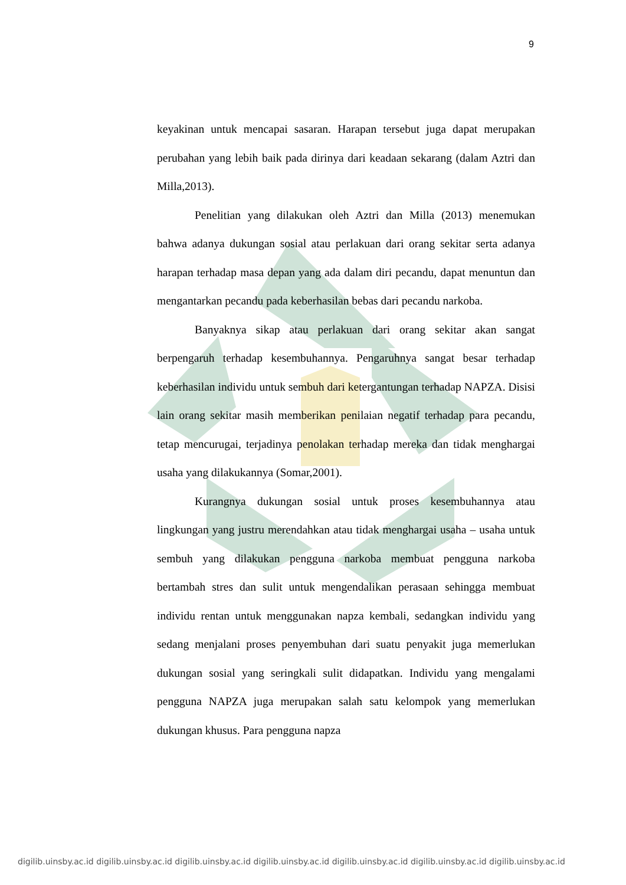9
keyakinan untuk mencapai sasaran. Harapan tersebut juga dapat merupakan perubahan yang lebih baik pada dirinya dari keadaan sekarang (dalam Aztri dan Milla,2013).
Penelitian yang dilakukan oleh Aztri dan Milla (2013) menemukan bahwa adanya dukungan sosial atau perlakuan dari orang sekitar serta adanya harapan terhadap masa depan yang ada dalam diri pecandu, dapat menuntun dan mengantarkan pecandu pada keberhasilan bebas dari pecandu narkoba.
Banyaknya sikap atau perlakuan dari orang sekitar akan sangat berpengaruh terhadap kesembuhannya. Pengaruhnya sangat besar terhadap keberhasilan individu untuk sembuh dari ketergantungan terhadap NAPZA. Disisi lain orang sekitar masih memberikan penilaian negatif terhadap para pecandu, tetap mencurugai, terjadinya penolakan terhadap mereka dan tidak menghargai usaha yang dilakukannya (Somar,2001).
Kurangnya dukungan sosial untuk proses kesembuhannya atau lingkungan yang justru merendahkan atau tidak menghargai usaha – usaha untuk sembuh yang dilakukan pengguna narkoba membuat pengguna narkoba bertambah stres dan sulit untuk mengendalikan perasaan sehingga membuat individu rentan untuk menggunakan napza kembali, sedangkan individu yang sedang menjalani proses penyembuhan dari suatu penyakit juga memerlukan dukungan sosial yang seringkali sulit didapatkan. Individu yang mengalami pengguna NAPZA juga merupakan salah satu kelompok yang memerlukan dukungan khusus. Para pengguna napza
digilib.uinsby.ac.id digilib.uinsby.ac.id digilib.uinsby.ac.id digilib.uinsby.ac.id digilib.uinsby.ac.id digilib.uinsby.ac.id digilib.uinsby.ac.id